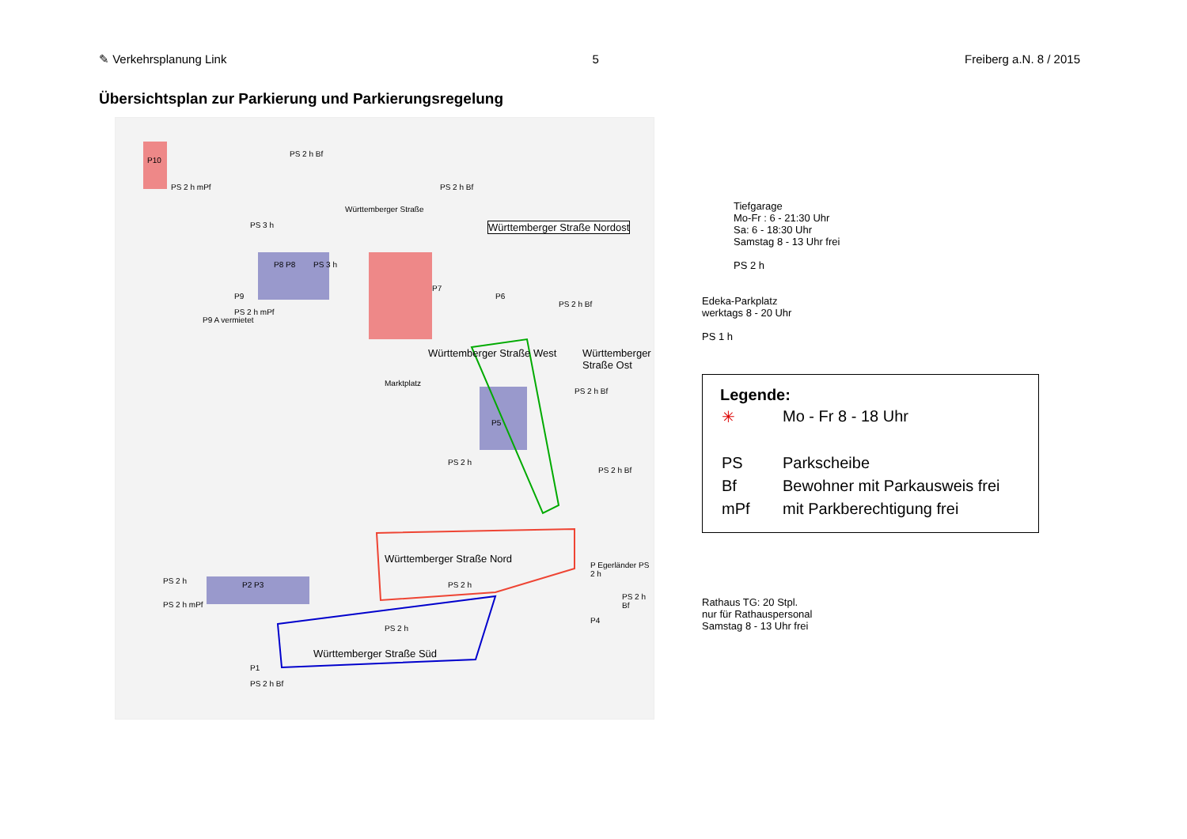✎ Verkehrsplanung Link 5 Freiberg a.N. 8 / 2015
Übersichtsplan zur Parkierung und Parkierungsregelung
P10
PS 2 h mPf
PS 2 h Bf
PS 3 h
Württemberger Straße
PS 2 h Bf
Württemberger Straße Nordost
P8 P8 PS 3 h
P9
PS 2 h mPf
P9 A vermietet
P7
P6
PS 2 h Bf
Württemberger Straße West Württemberger Straße Ost
Marktplatz
PS 2 h Bf
P5
PS 2 h
PS 2 h Bf
Württemberger Straße Nord
P Egerländer PS 2 h
PS 2 h P2 P3
PS 2 h mPf
PS 2 h
PS 2 h Bf
P4
PS 2 h
Württemberger Straße Süd
P1
PS 2 h Bf
Tiefgarage
Mo-Fr : 6 - 21:30 Uhr
Sa: 6 - 18:30 Uhr
Samstag 8 - 13 Uhr frei
PS 2 h
Edeka-Parkplatz
werktags 8 - 20 Uhr
PS 1 h
Legende:
| ✳ | Mo - Fr 8 - 18 Uhr |
| PS | Parkscheibe |
| Bf | Bewohner mit Parkausweis frei |
| mPf | mit Parkberechtigung frei |
Rathaus TG: 20 Stpl.
nur für Rathauspersonal
Samstag 8 - 13 Uhr frei